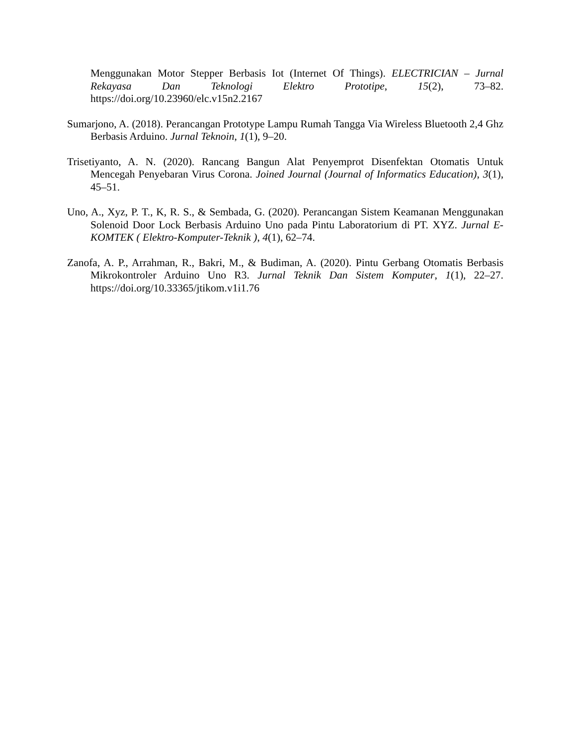Menggunakan Motor Stepper Berbasis Iot (Internet Of Things). ELECTRICIAN – Jurnal Rekayasa Dan Teknologi Elektro Prototipe, 15(2), 73–82. https://doi.org/10.23960/elc.v15n2.2167
Sumarjono, A. (2018). Perancangan Prototype Lampu Rumah Tangga Via Wireless Bluetooth 2,4 Ghz Berbasis Arduino. Jurnal Teknoin, 1(1), 9–20.
Trisetiyanto, A. N. (2020). Rancang Bangun Alat Penyemprot Disenfektan Otomatis Untuk Mencegah Penyebaran Virus Corona. Joined Journal (Journal of Informatics Education), 3(1), 45–51.
Uno, A., Xyz, P. T., K, R. S., & Sembada, G. (2020). Perancangan Sistem Keamanan Menggunakan Solenoid Door Lock Berbasis Arduino Uno pada Pintu Laboratorium di PT. XYZ. Jurnal E-KOMTEK ( Elektro-Komputer-Teknik ), 4(1), 62–74.
Zanofa, A. P., Arrahman, R., Bakri, M., & Budiman, A. (2020). Pintu Gerbang Otomatis Berbasis Mikrokontroler Arduino Uno R3. Jurnal Teknik Dan Sistem Komputer, 1(1), 22–27. https://doi.org/10.33365/jtikom.v1i1.76